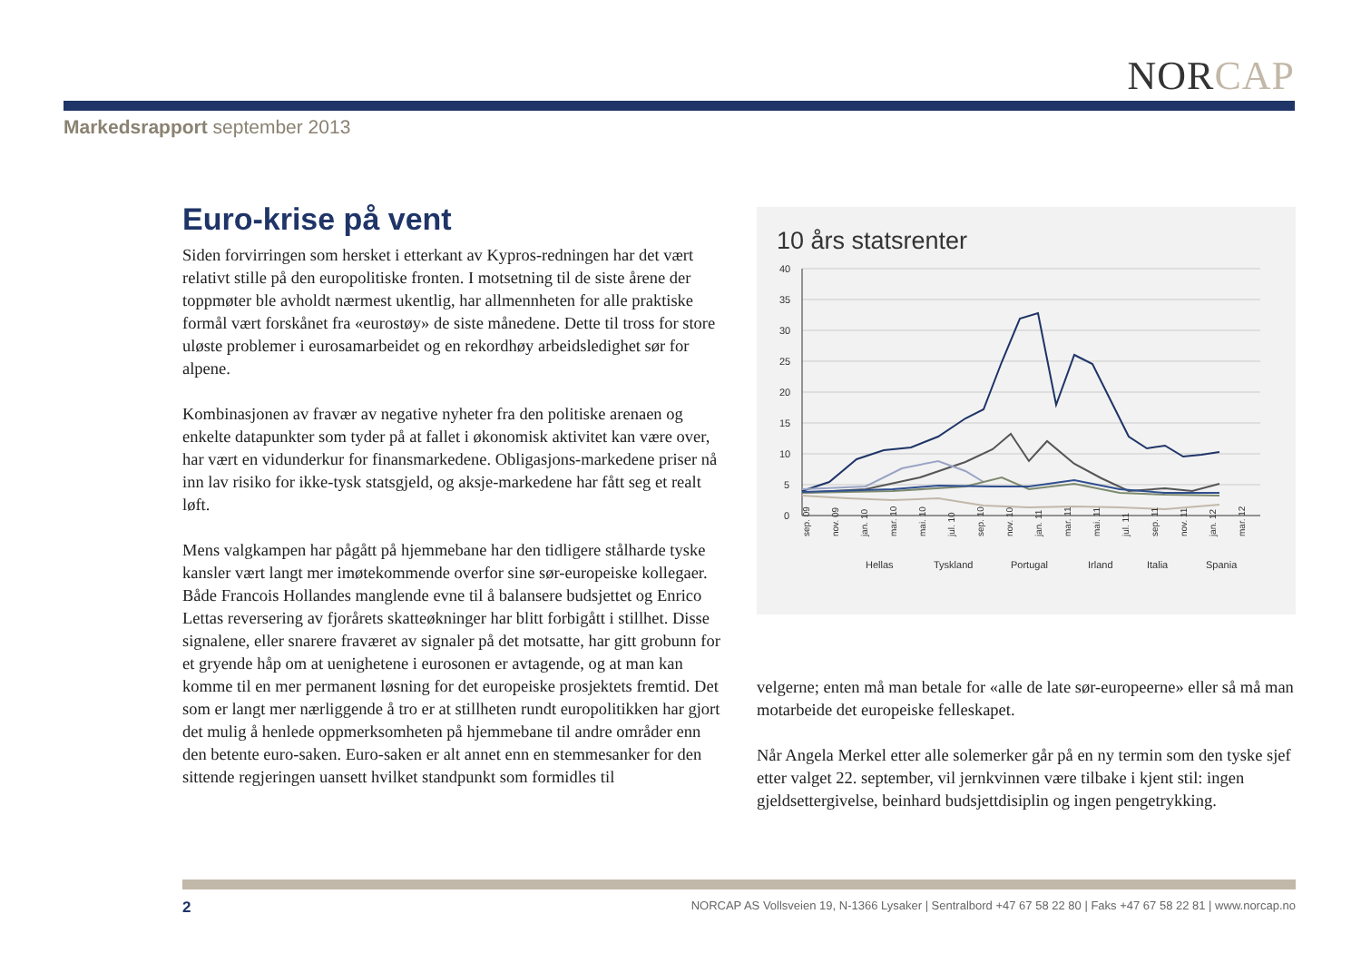NORCAP
Markedsrapport september 2013
Euro-krise på vent
Siden forvirringen som hersket i etterkant av Kypros-redningen har det vært relativt stille på den europolitiske fronten. I motsetning til de siste årene der toppmøter ble avholdt nærmest ukentlig, har allmennheten for alle praktiske formål vært forskånet fra «eurostøy» de siste månedene. Dette til tross for store uløste problemer i eurosamarbeidet og en rekordhøy arbeidsledighet sør for alpene.
Kombinasjonen av fravær av negative nyheter fra den politiske arenaen og enkelte datapunkter som tyder på at fallet i økonomisk aktivitet kan være over, har vært en vidunderkur for finansmarkedene. Obligasjons-markedene priser nå inn lav risiko for ikke-tysk statsgjeld, og aksje-markedene har fått seg et realt løft.
Mens valgkampen har pågått på hjemmebane har den tidligere stålharde tyske kansler vært langt mer imøtekommende overfor sine sør-europeiske kollegaer. Både Francois Hollandes manglende evne til å balansere budsjettet og Enrico Lettas reversering av fjorårets skatteøkninger har blitt forbigått i stillhet. Disse signalene, eller snarere fraværet av signaler på det motsatte, har gitt grobunn for et gryende håp om at uenighetene i eurosonen er avtagende, og at man kan komme til en mer permanent løsning for det europeiske prosjektets fremtid. Det som er langt mer nærliggende å tro er at stillheten rundt europolitikken har gjort det mulig å henlede oppmerksomheten på hjemmebane til andre områder enn den betente euro-saken. Euro-saken er alt annet enn en stemmesanker for den sittende regjeringen uansett hvilket standpunkt som formidles til
10 års statsrenter
40
35
30
25
20
15
10
5
0
sep. 09
nov. 09
jan. 10
mar. 10
mai. 10
jul. 10
sep. 10
nov. 10
jan. 11
mar. 11
mai. 11
jul. 11
sep. 11
nov. 11
jan. 12
mar. 12
Hellas
Tyskland
Portugal
Irland
Italia
Spania
velgerne; enten må man betale for «alle de late sør-europeerne» eller så må man motarbeide det europeiske felleskapet.
Når Angela Merkel etter alle solemerker går på en ny termin som den tyske sjef etter valget 22. september, vil jernkvinnen være tilbake i kjent stil: ingen gjeldsettergivelse, beinhard budsjettdisiplin og ingen pengetrykking.
2 NORCAP AS Vollsveien 19, N-1366 Lysaker | Sentralbord +47 67 58 22 80 | Faks +47 67 58 22 81 | www.norcap.no